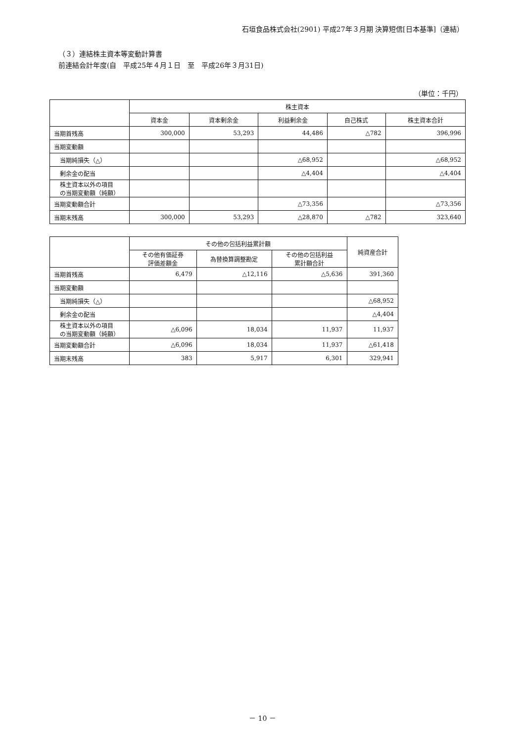石垣食品株式会社(2901) 平成27年３月期 決算短信[日本基準]（連結）
（３）連結株主資本等変動計算書
前連結会計年度(自　平成25年４月１日　至　平成26年３月31日)
（単位：千円）
| | 株主資本 | | | | |
| --- | --- | --- | --- | --- | --- |
| | 資本金 | 資本剰余金 | 利益剰余金 | 自己株式 | 株主資本合計 |
| 当期首残高 | 300,000 | 53,293 | 44,486 | △782 | 396,996 |
| 当期変動額 | | | | | |
| 当期純損失（△） | | | △68,952 | | △68,952 |
| 剰余金の配当 | | | △4,404 | | △4,404 |
| 株主資本以外の項目 の当期変動額（純額） | | | | | |
| 当期変動額合計 | | | △73,356 | | △73,356 |
| 当期末残高 | 300,000 | 53,293 | △28,870 | △782 | 323,640 |
| | その他の包括利益累計額 | | | 純資産合計 |
| --- | --- | --- | --- | --- |
| | その他有価証券 評価差額金 | 為替換算調整勘定 | その他の包括利益 累計額合計 | |
| 当期首残高 | 6,479 | △12,116 | △5,636 | 391,360 |
| 当期変動額 | | | | |
| 当期純損失（△） | | | | △68,952 |
| 剰余金の配当 | | | | △4,404 |
| 株主資本以外の項目 の当期変動額（純額） | △6,096 | 18,034 | 11,937 | 11,937 |
| 当期変動額合計 | △6,096 | 18,034 | 11,937 | △61,418 |
| 当期末残高 | 383 | 5,917 | 6,301 | 329,941 |
－ 10 －